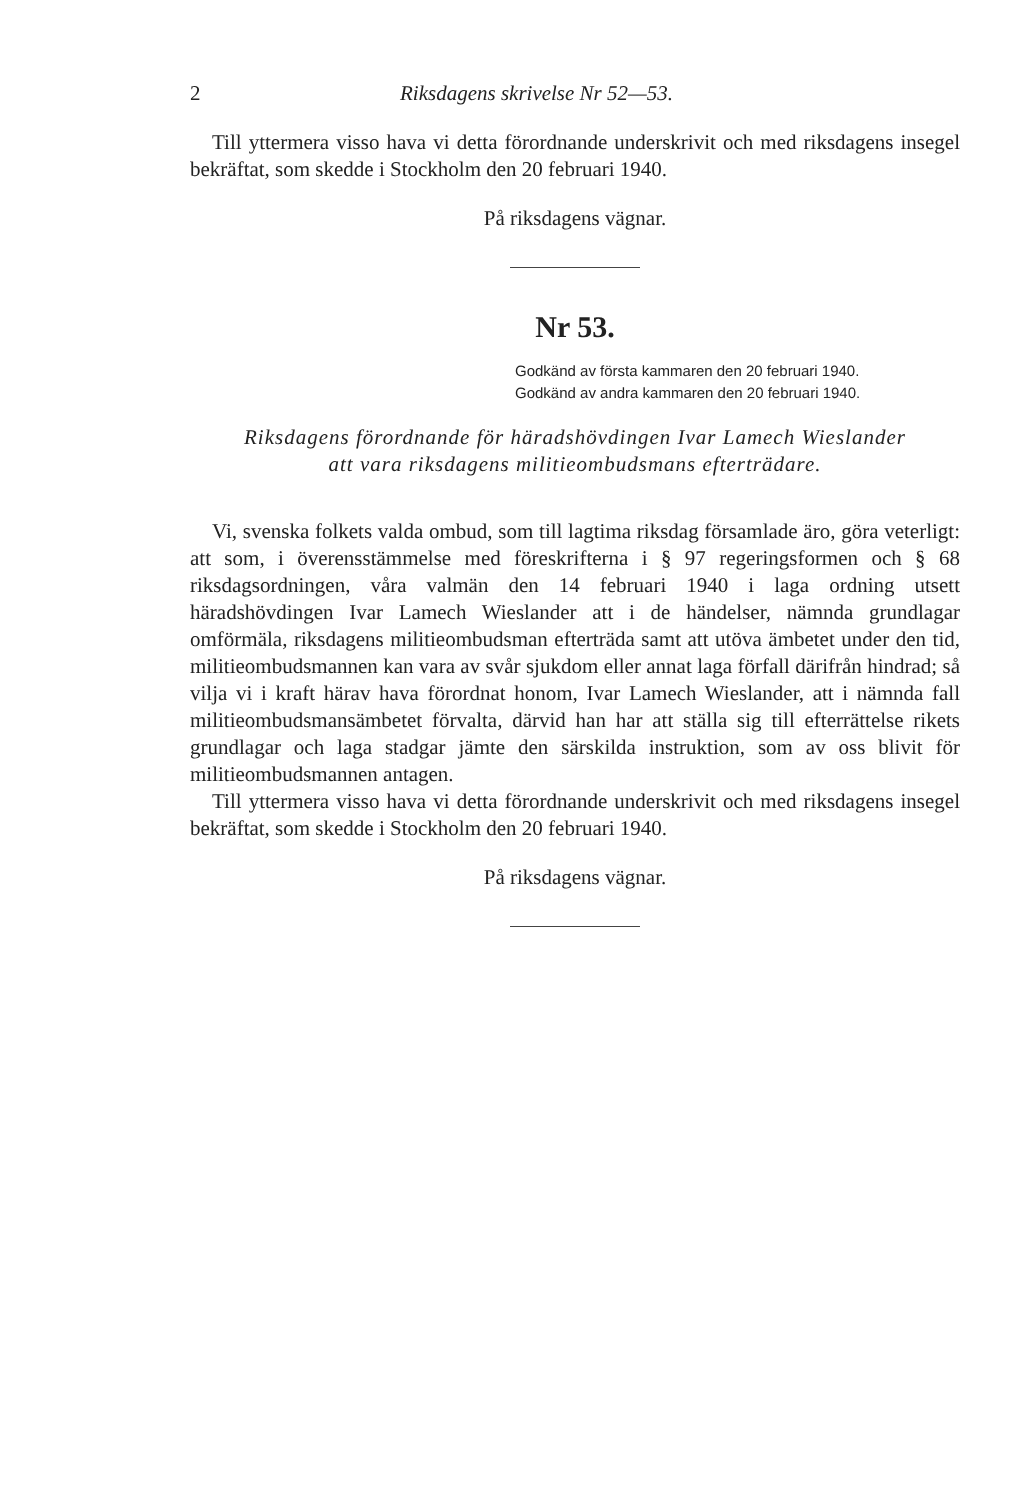2 Riksdagens skrivelse Nr 52—53.
Till yttermera visso hava vi detta förordnande underskrivit och med riksdagens insegel bekräftat, som skedde i Stockholm den 20 februari 1940.
På riksdagens vägnar.
Nr 53.
Godkänd av första kammaren den 20 februari 1940.
Godkänd av andra kammaren den 20 februari 1940.
Riksdagens förordnande för häradshövdingen Ivar Lamech Wieslander
att vara riksdagens militieombudsmans efterträdare.
Vi, svenska folkets valda ombud, som till lagtima riksdag församlade äro, göra veterligt: att som, i överensstämmelse med föreskrifterna i § 97 regeringsformen och § 68 riksdagsordningen, våra valmän den 14 februari 1940 i laga ordning utsett häradshövdingen Ivar Lamech Wieslander att i de händelser, nämnda grundlagar omförmäla, riksdagens militieombudsman efterträda samt att utöva ämbetet under den tid, militieombudsmannen kan vara av svår sjukdom eller annat laga förfall därifrån hindrad; så vilja vi i kraft härav hava förordnat honom, Ivar Lamech Wieslander, att i nämnda fall militieombudsmansämbetet förvalta, därvid han har att ställa sig till efterrättelse rikets grundlagar och laga stadgar jämte den särskilda instruktion, som av oss blivit för militieombudsmannen antagen.
Till yttermera visso hava vi detta förordnande underskrivit och med riksdagens insegel bekräftat, som skedde i Stockholm den 20 februari 1940.
På riksdagens vägnar.